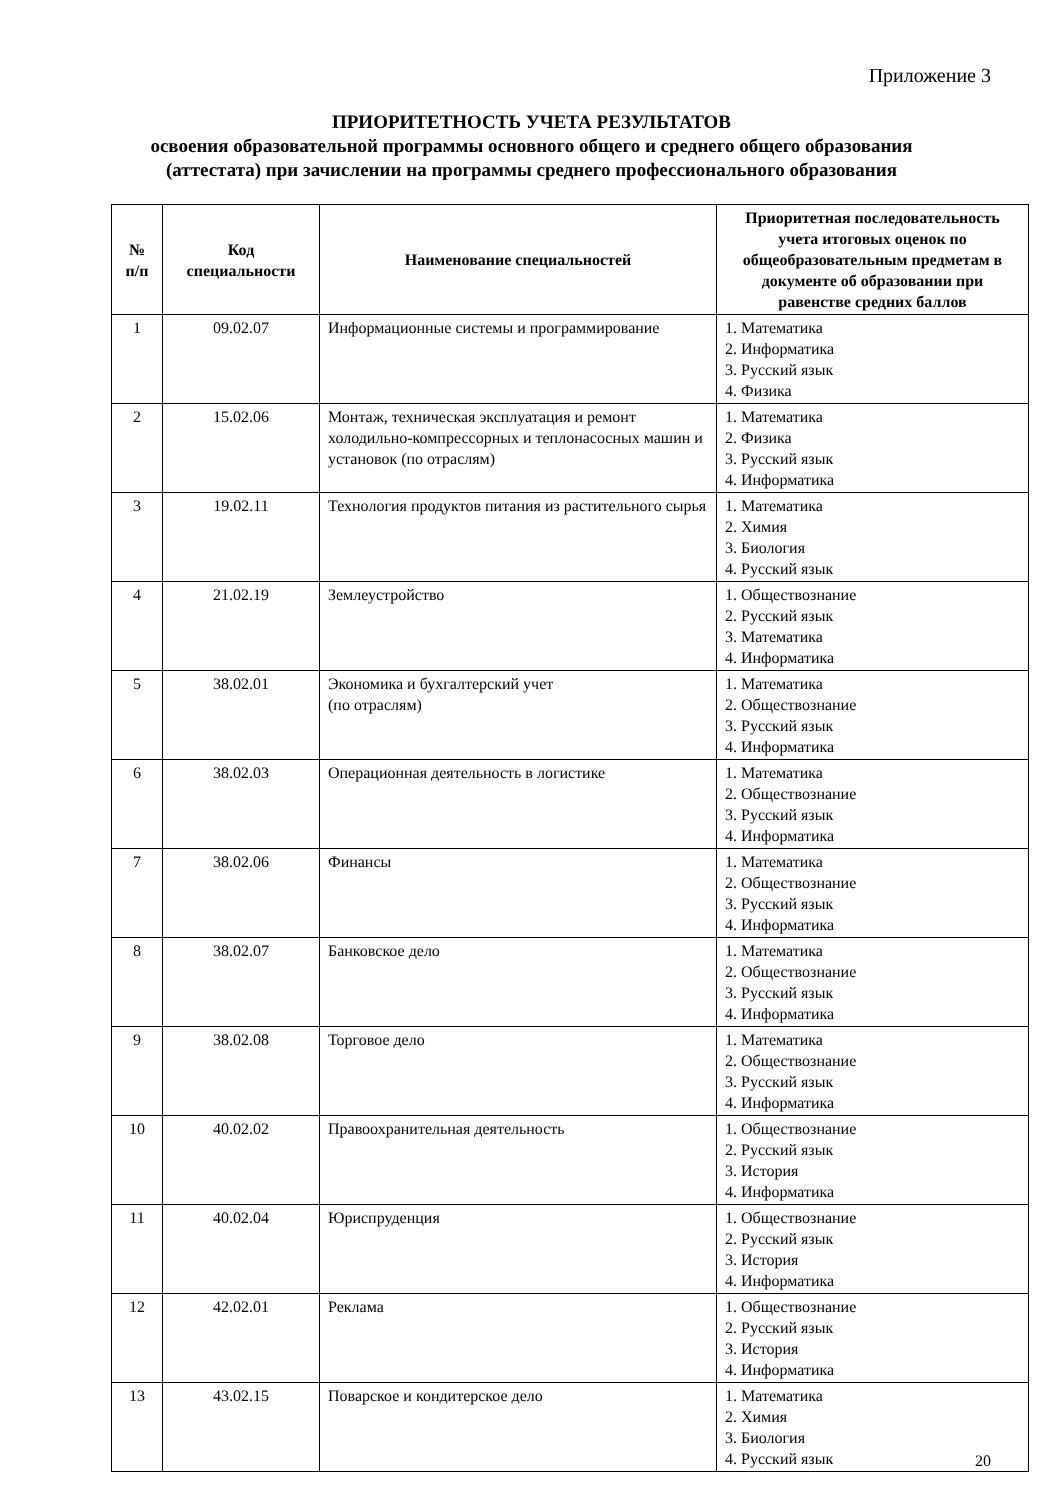Приложение 3
ПРИОРИТЕТНОСТЬ УЧЕТА РЕЗУЛЬТАТОВ
освоения образовательной программы основного общего и среднего общего образования
(аттестата) при зачислении на программы среднего профессионального образования
| № п/п | Код специальности | Наименование специальностей | Приоритетная последовательность учета итоговых оценок по общеобразовательным предметам в документе об образовании при равенстве средних баллов |
| --- | --- | --- | --- |
| 1 | 09.02.07 | Информационные системы и программирование | 1. Математика 2. Информатика 3. Русский язык 4. Физика |
| 2 | 15.02.06 | Монтаж, техническая эксплуатация и ремонт холодильно-компрессорных и теплонасосных машин и установок (по отраслям) | 1. Математика 2. Физика 3. Русский язык 4. Информатика |
| 3 | 19.02.11 | Технология продуктов питания из растительного сырья | 1. Математика 2. Химия 3. Биология 4. Русский язык |
| 4 | 21.02.19 | Землеустройство | 1. Обществознание 2. Русский язык 3. Математика 4. Информатика |
| 5 | 38.02.01 | Экономика и бухгалтерский учет (по отраслям) | 1. Математика 2. Обществознание 3. Русский язык 4. Информатика |
| 6 | 38.02.03 | Операционная деятельность в логистике | 1. Математика 2. Обществознание 3. Русский язык 4. Информатика |
| 7 | 38.02.06 | Финансы | 1. Математика 2. Обществознание 3. Русский язык 4. Информатика |
| 8 | 38.02.07 | Банковское дело | 1. Математика 2. Обществознание 3. Русский язык 4. Информатика |
| 9 | 38.02.08 | Торговое дело | 1. Математика 2. Обществознание 3. Русский язык 4. Информатика |
| 10 | 40.02.02 | Правоохранительная деятельность | 1. Обществознание 2. Русский язык 3. История 4. Информатика |
| 11 | 40.02.04 | Юриспруденция | 1. Обществознание 2. Русский язык 3. История 4. Информатика |
| 12 | 42.02.01 | Реклама | 1. Обществознание 2. Русский язык 3. История 4. Информатика |
| 13 | 43.02.15 | Поварское и кондитерское дело | 1. Математика 2. Химия 3. Биология 4. Русский язык |
20